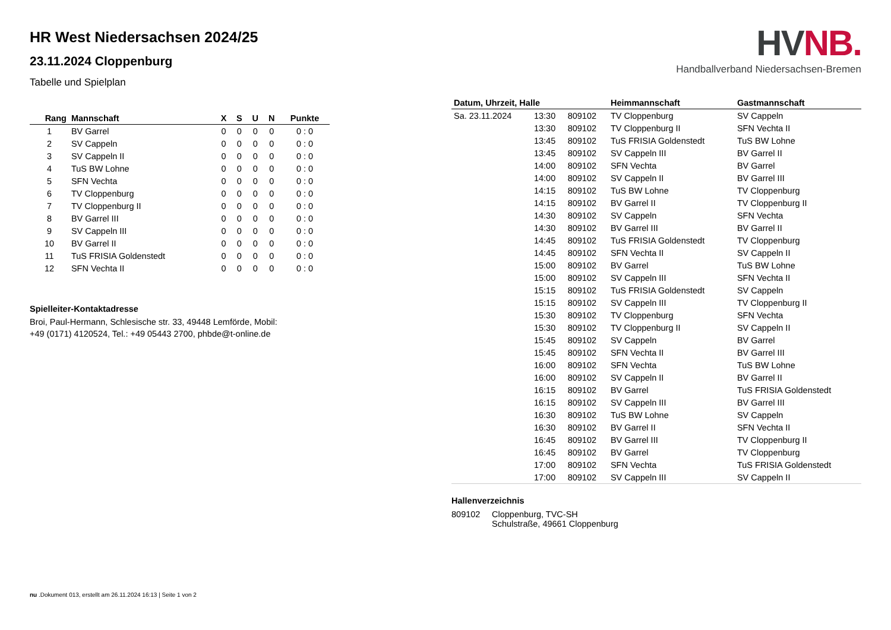HR West Niedersachsen 2024/25
23.11.2024 Cloppenburg
Tabelle und Spielplan
| Rang | Mannschaft | X | S | U | N | Punkte |
| --- | --- | --- | --- | --- | --- | --- |
| 1 | BV Garrel | 0 | 0 | 0 | 0 | 0 : 0 |
| 2 | SV Cappeln | 0 | 0 | 0 | 0 | 0 : 0 |
| 3 | SV Cappeln II | 0 | 0 | 0 | 0 | 0 : 0 |
| 4 | TuS BW Lohne | 0 | 0 | 0 | 0 | 0 : 0 |
| 5 | SFN Vechta | 0 | 0 | 0 | 0 | 0 : 0 |
| 6 | TV Cloppenburg | 0 | 0 | 0 | 0 | 0 : 0 |
| 7 | TV Cloppenburg II | 0 | 0 | 0 | 0 | 0 : 0 |
| 8 | BV Garrel III | 0 | 0 | 0 | 0 | 0 : 0 |
| 9 | SV Cappeln III | 0 | 0 | 0 | 0 | 0 : 0 |
| 10 | BV Garrel II | 0 | 0 | 0 | 0 | 0 : 0 |
| 11 | TuS FRISIA Goldenstedt | 0 | 0 | 0 | 0 | 0 : 0 |
| 12 | SFN Vechta II | 0 | 0 | 0 | 0 | 0 : 0 |
Spielleiter-Kontaktadresse
Broi, Paul-Hermann, Schlesische str. 33, 49448 Lemförde, Mobil:
+49 (0171) 4120524, Tel.: +49 05443 2700, phbde@t-online.de
HVNB.
Handballverband Niedersachsen-Bremen
| Datum, Uhrzeit, Halle | | | Heimmannschaft | Gastmannschaft |
| --- | --- | --- | --- | --- |
| Sa. 23.11.2024 | 13:30 | 809102 | TV Cloppenburg | SV Cappeln |
| | 13:30 | 809102 | TV Cloppenburg II | SFN Vechta II |
| | 13:45 | 809102 | TuS FRISIA Goldenstedt | TuS BW Lohne |
| | 13:45 | 809102 | SV Cappeln III | BV Garrel II |
| | 14:00 | 809102 | SFN Vechta | BV Garrel |
| | 14:00 | 809102 | SV Cappeln II | BV Garrel III |
| | 14:15 | 809102 | TuS BW Lohne | TV Cloppenburg |
| | 14:15 | 809102 | BV Garrel II | TV Cloppenburg II |
| | 14:30 | 809102 | SV Cappeln | SFN Vechta |
| | 14:30 | 809102 | BV Garrel III | BV Garrel II |
| | 14:45 | 809102 | TuS FRISIA Goldenstedt | TV Cloppenburg |
| | 14:45 | 809102 | SFN Vechta II | SV Cappeln II |
| | 15:00 | 809102 | BV Garrel | TuS BW Lohne |
| | 15:00 | 809102 | SV Cappeln III | SFN Vechta II |
| | 15:15 | 809102 | TuS FRISIA Goldenstedt | SV Cappeln |
| | 15:15 | 809102 | SV Cappeln III | TV Cloppenburg II |
| | 15:30 | 809102 | TV Cloppenburg | SFN Vechta |
| | 15:30 | 809102 | TV Cloppenburg II | SV Cappeln II |
| | 15:45 | 809102 | SV Cappeln | BV Garrel |
| | 15:45 | 809102 | SFN Vechta II | BV Garrel III |
| | 16:00 | 809102 | SFN Vechta | TuS BW Lohne |
| | 16:00 | 809102 | SV Cappeln II | BV Garrel II |
| | 16:15 | 809102 | BV Garrel | TuS FRISIA Goldenstedt |
| | 16:15 | 809102 | SV Cappeln III | BV Garrel III |
| | 16:30 | 809102 | TuS BW Lohne | SV Cappeln |
| | 16:30 | 809102 | BV Garrel II | SFN Vechta II |
| | 16:45 | 809102 | BV Garrel III | TV Cloppenburg II |
| | 16:45 | 809102 | BV Garrel | TV Cloppenburg |
| | 17:00 | 809102 | SFN Vechta | TuS FRISIA Goldenstedt |
| | 17:00 | 809102 | SV Cappeln III | SV Cappeln II |
Hallenverzeichnis
| 809102 | Cloppenburg, TVC-SH Schulstraße, 49661 Cloppenburg |
nu .Dokument 013, erstellt am 26.11.2024 16:13 | Seite 1 von 2